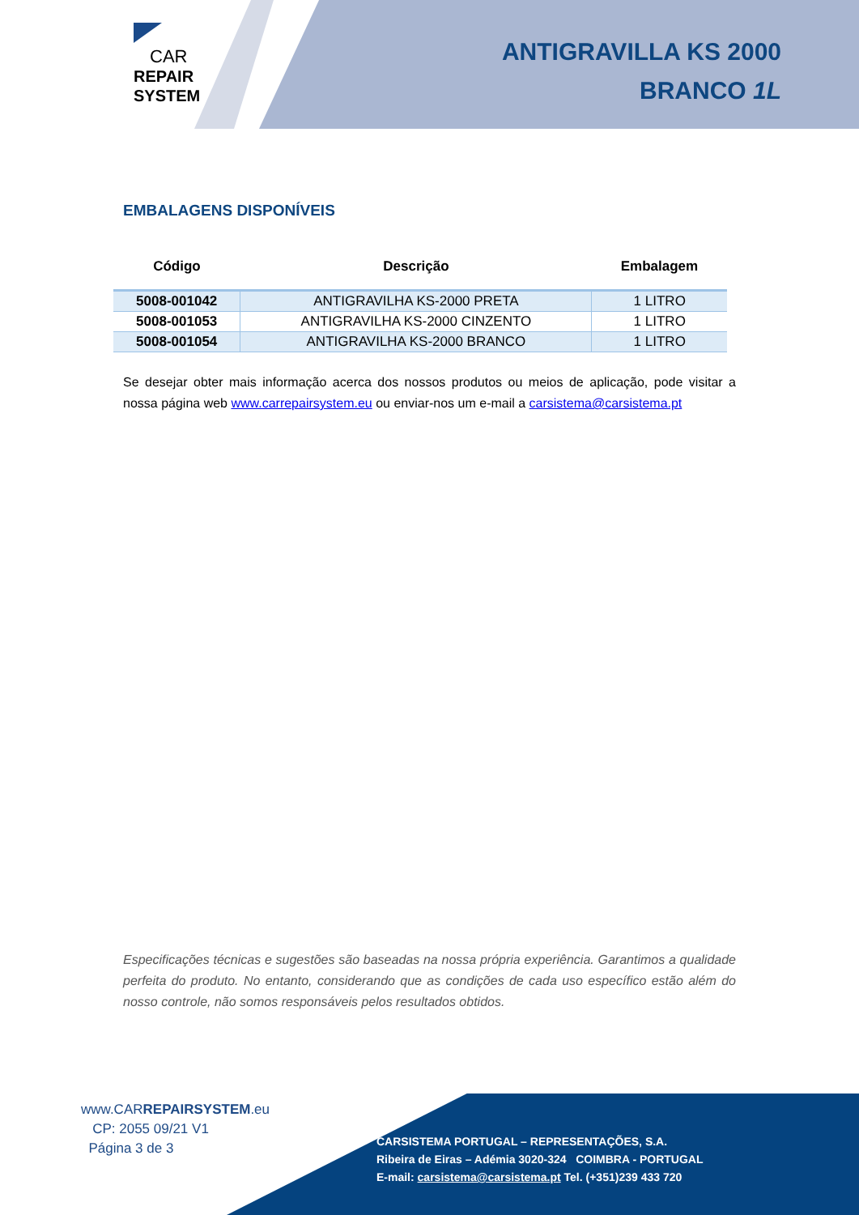CAR
REPAIR
SYSTEM
ANTIGRAVILLA KS 2000
BRANCO 1L
EMBALAGENS DISPONÍVEIS
| Código | Descrição | Embalagem |
| --- | --- | --- |
| 5008-001042 | ANTIGRAVILHA KS-2000 PRETA | 1 LITRO |
| 5008-001053 | ANTIGRAVILHA KS-2000 CINZENTO | 1 LITRO |
| 5008-001054 | ANTIGRAVILHA KS-2000 BRANCO | 1 LITRO |
Se desejar obter mais informação acerca dos nossos produtos ou meios de aplicação, pode visitar a nossa página web www.carrepairsystem.eu ou enviar-nos um e-mail a carsistema@carsistema.pt
Especificações técnicas e sugestões são baseadas na nossa própria experiência. Garantimos a qualidade perfeita do produto. No entanto, considerando que as condições de cada uso específico estão além do nosso controle, não somos responsáveis pelos resultados obtidos.
www.CARREPAIRSYSTEM.eu
CP: 2055 09/21 V1
Página 3 de 3
CARSISTEMA PORTUGAL – REPRESENTAÇÕES, S.A.
Ribeira de Eiras – Adémia 3020-324 COIMBRA - PORTUGAL
E-mail: carsistema@carsistema.pt Tel. (+351)239 433 720